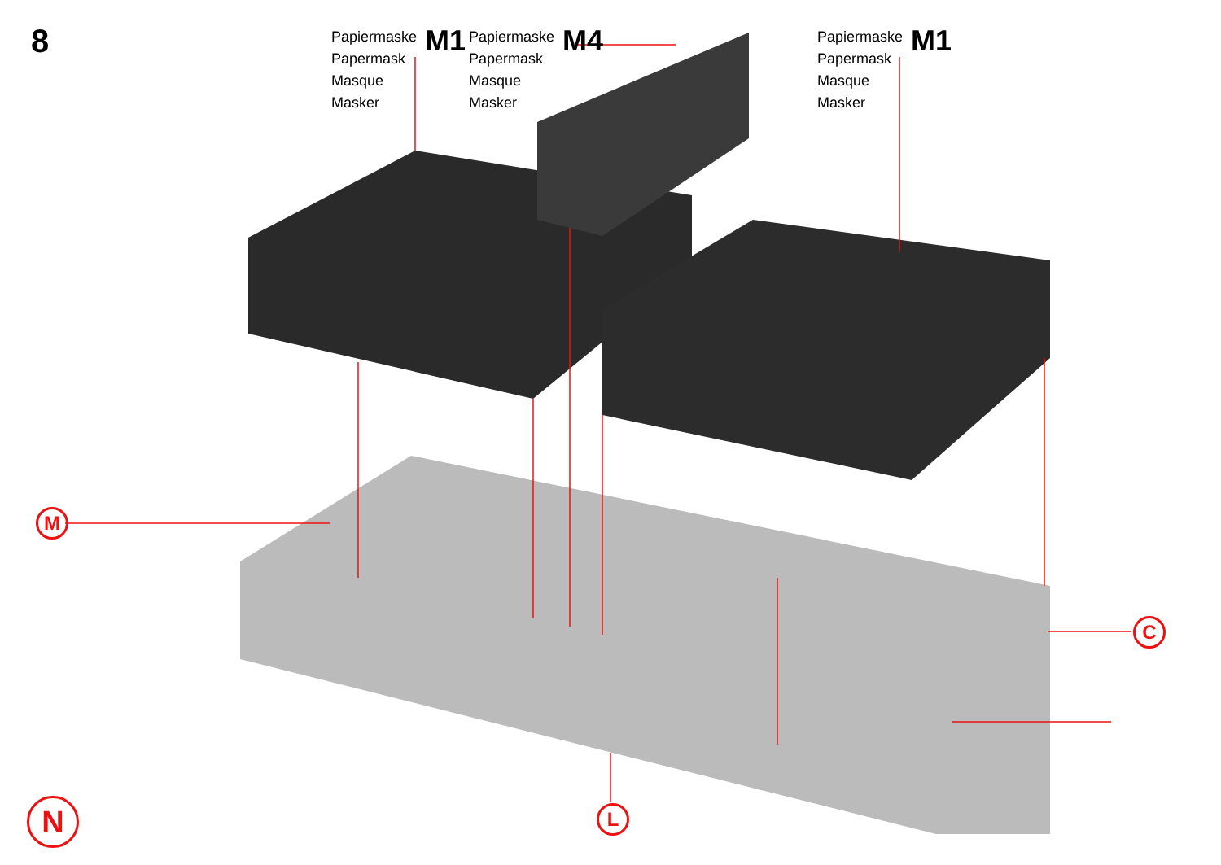8
Papiermaske
Papermask
Masque
Masker
M1
Papiermaske
Papermask
Masque
Masker
M4
Papiermaske
Papermask
Masque
Masker
M1
M
C
L
N